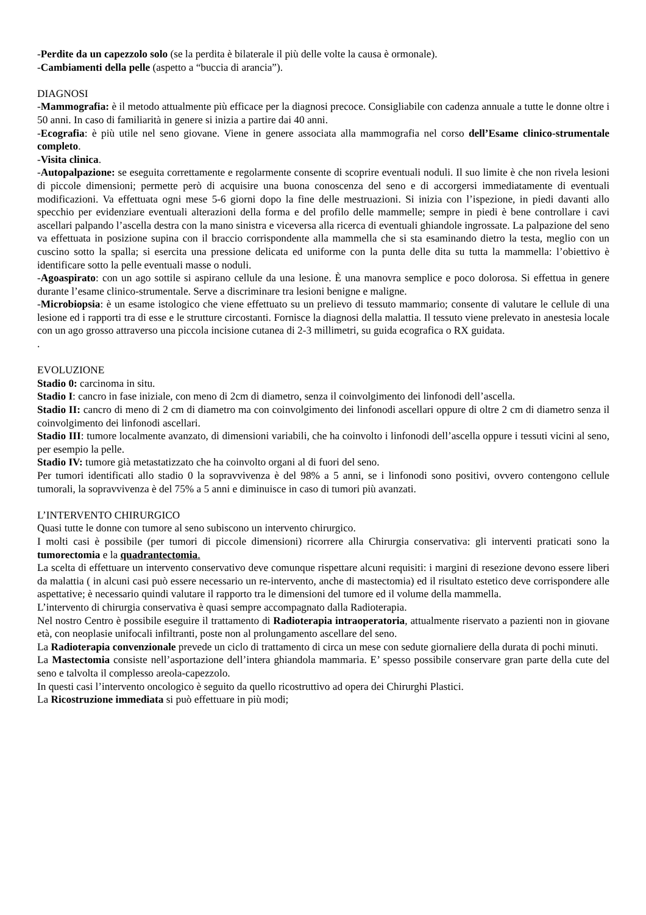-Perdite da un capezzolo solo (se la perdita è bilaterale il più delle volte la causa è ormonale).
-Cambiamenti della pelle (aspetto a “buccia di arancia”).
DIAGNOSI
-Mammografia: è il metodo attualmente più efficace per la diagnosi precoce. Consigliabile con cadenza annuale a tutte le donne oltre i 50 anni. In caso di familiarità in genere si inizia a partire dai 40 anni.
-Ecografia: è più utile nel seno giovane. Viene in genere associata alla mammografia nel corso dell’Esame clinico-strumentale completo.
-Visita clinica.
-Autopalpazione: se eseguita correttamente e regolarmente consente di scoprire eventuali noduli. Il suo limite è che non rivela lesioni di piccole dimensioni; permette però di acquisire una buona conoscenza del seno e di accorgersi immediatamente di eventuali modificazioni. Va effettuata ogni mese 5-6 giorni dopo la fine delle mestruazioni. Si inizia con l’ispezione, in piedi davanti allo specchio per evidenziare eventuali alterazioni della forma e del profilo delle mammelle; sempre in piedi è bene controllare i cavi ascellari palpando l’ascella destra con la mano sinistra e viceversa alla ricerca di eventuali ghiandole ingrossate. La palpazione del seno va effettuata in posizione supina con il braccio corrispondente alla mammella che si sta esaminando dietro la testa, meglio con un cuscino sotto la spalla; si esercita una pressione delicata ed uniforme con la punta delle dita su tutta la mammella: l’obiettivo è identificare sotto la pelle eventuali masse o noduli.
-Agoaspirato: con un ago sottile si aspirano cellule da una lesione. È una manovra semplice e poco dolorosa. Si effettua in genere durante l’esame clinico-strumentale. Serve a discriminare tra lesioni benigne e maligne.
-Microbiopsia: è un esame istologico che viene effettuato su un prelievo di tessuto mammario; consente di valutare le cellule di una lesione ed i rapporti tra di esse e le strutture circostanti. Fornisce la diagnosi della malattia. Il tessuto viene prelevato in anestesia locale con un ago grosso attraverso una piccola incisione cutanea di 2-3 millimetri, su guida ecografica o RX guidata.
.
EVOLUZIONE
Stadio 0: carcinoma in situ.
Stadio I: cancro in fase iniziale, con meno di 2cm di diametro, senza il coinvolgimento dei linfonodi dell’ascella.
Stadio II: cancro di meno di 2 cm di diametro ma con coinvolgimento dei linfonodi ascellari oppure di oltre 2 cm di diametro senza il coinvolgimento dei linfonodi ascellari.
Stadio III: tumore localmente avanzato, di dimensioni variabili, che ha coinvolto i linfonodi dell’ascella oppure i tessuti vicini al seno, per esempio la pelle.
Stadio IV: tumore già metastatizzato che ha coinvolto organi al di fuori del seno.
Per tumori identificati allo stadio 0 la sopravvivenza è del 98% a 5 anni, se i linfonodi sono positivi, ovvero contengono cellule tumorali, la sopravvivenza è del 75% a 5 anni e diminuisce in caso di tumori più avanzati.
L’INTERVENTO CHIRURGICO
Quasi tutte le donne con tumore al seno subiscono un intervento chirurgico.
I molti casi è possibile (per tumori di piccole dimensioni) ricorrere alla Chirurgia conservativa: gli interventi praticati sono la tumorectomia e la quadrantectomia.
La scelta di effettuare un intervento conservativo deve comunque rispettare alcuni requisiti: i margini di resezione devono essere liberi da malattia ( in alcuni casi può essere necessario un re-intervento, anche di mastectomia) ed il risultato estetico deve corrispondere alle aspettative; è necessario quindi valutare il rapporto tra le dimensioni del tumore ed il volume della mammella.
L’intervento di chirurgia conservativa è quasi sempre accompagnato dalla Radioterapia.
Nel nostro Centro è possibile eseguire il trattamento di Radioterapia intraoperatoria, attualmente riservato a pazienti non in giovane età, con neoplasie unifocali infiltranti, poste non al prolungamento ascellare del seno.
La Radioterapia convenzionale prevede un ciclo di trattamento di circa un mese con sedute giornaliere della durata di pochi minuti.
La Mastectomia consiste nell’asportazione dell’intera ghiandola mammaria. E’ spesso possibile conservare gran parte della cute del seno e talvolta il complesso areola-capezzolo.
In questi casi l’intervento oncologico è seguito da quello ricostruttivo ad opera dei Chirurghi Plastici.
La Ricostruzione immediata si può effettuare in più modi;